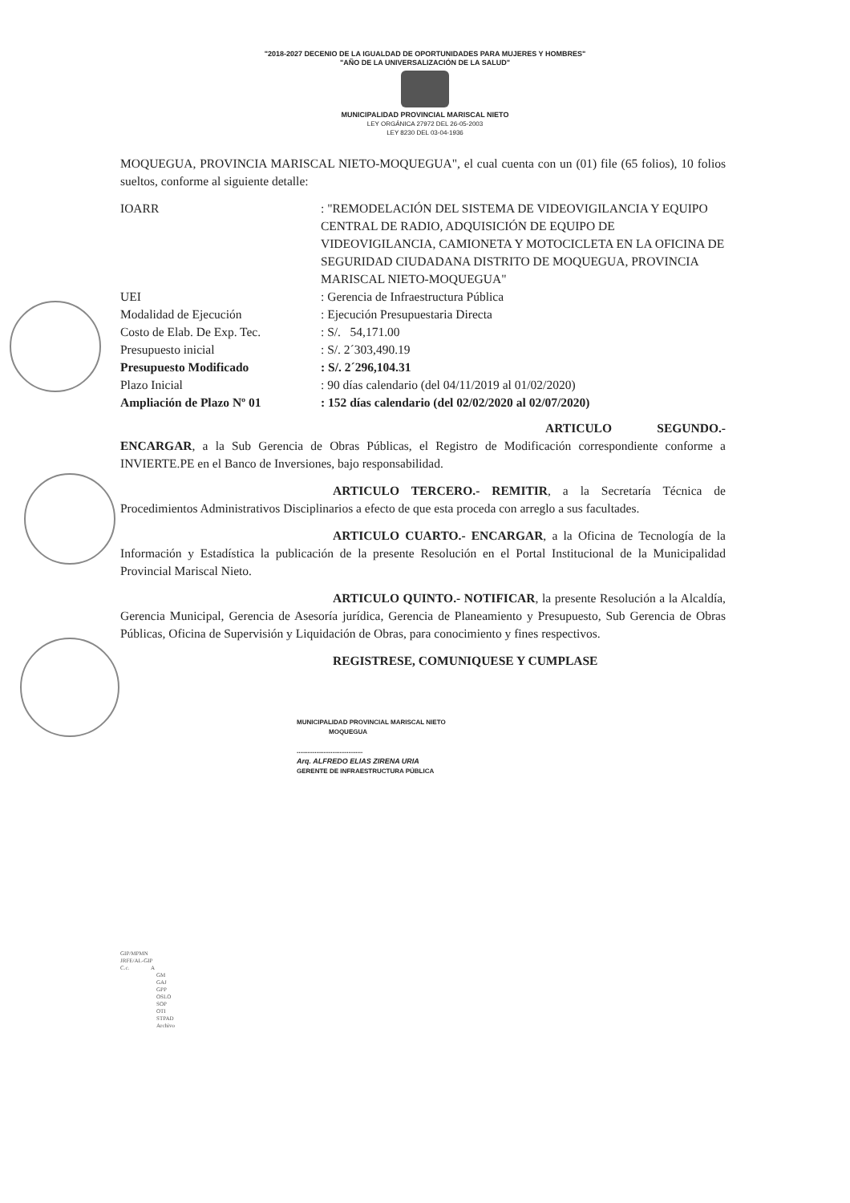"2018-2027 DECENIO DE LA IGUALDAD DE OPORTUNIDADES PARA MUJERES Y HOMBRES"
"AÑO DE LA UNIVERSALIZACIÓN DE LA SALUD"
MUNICIPALIDAD PROVINCIAL MARISCAL NIETO
LEY ORGÁNICA 27972 DEL 26-05-2003
LEY 8230 DEL 03-04-1936
MOQUEGUA, PROVINCIA MARISCAL NIETO-MOQUEGUA", el cual cuenta con un (01) file (65 folios), 10 folios sueltos, conforme al siguiente detalle:
| IOARR | : "REMODELACIÓN DEL SISTEMA DE VIDEOVIGILANCIA Y EQUIPO CENTRAL DE RADIO, ADQUISICIÓN DE EQUIPO DE VIDEOVIGILANCIA, CAMIONETA Y MOTOCICLETA EN LA OFICINA DE SEGURIDAD CIUDADANA DISTRITO DE MOQUEGUA, PROVINCIA MARISCAL NIETO-MOQUEGUA" |
| UEI | : Gerencia de Infraestructura Pública |
| Modalidad de Ejecución | : Ejecución Presupuestaria Directa |
| Costo de Elab. De Exp. Tec. | : S/. 54,171.00 |
| Presupuesto inicial | : S/. 2´303,490.19 |
| Presupuesto Modificado | : S/. 2´296,104.31 |
| Plazo Inicial | : 90 días calendario (del 04/11/2019 al 01/02/2020) |
| Ampliación de Plazo Nº 01 | : 152 días calendario (del 02/02/2020 al 02/07/2020) |
ARTICULO SEGUNDO.- ENCARGAR, a la Sub Gerencia de Obras Públicas, el Registro de Modificación correspondiente conforme a INVIERTE.PE en el Banco de Inversiones, bajo responsabilidad.
ARTICULO TERCERO.- REMITIR, a la Secretaría Técnica de Procedimientos Administrativos Disciplinarios a efecto de que esta proceda con arreglo a sus facultades.
ARTICULO CUARTO.- ENCARGAR, a la Oficina de Tecnología de la Información y Estadística la publicación de la presente Resolución en el Portal Institucional de la Municipalidad Provincial Mariscal Nieto.
ARTICULO QUINTO.- NOTIFICAR, la presente Resolución a la Alcaldía, Gerencia Municipal, Gerencia de Asesoría jurídica, Gerencia de Planeamiento y Presupuesto, Sub Gerencia de Obras Públicas, Oficina de Supervisión y Liquidación de Obras, para conocimiento y fines respectivos.
REGISTRESE, COMUNIQUESE Y CUMPLASE
MUNICIPALIDAD PROVINCIAL MARISCAL NIETO
MOQUEGUA
.....................................
Arq. ALFREDO ELIAS ZIRENA URIA
GERENTE DE INFRAESTRUCTURA PÚBLICA
GIP/MPMN
JRFE/AL-GIP
C.c. A
GM
GAJ
GPP
OSLO
SOP
OTI
STPAD
Archivo